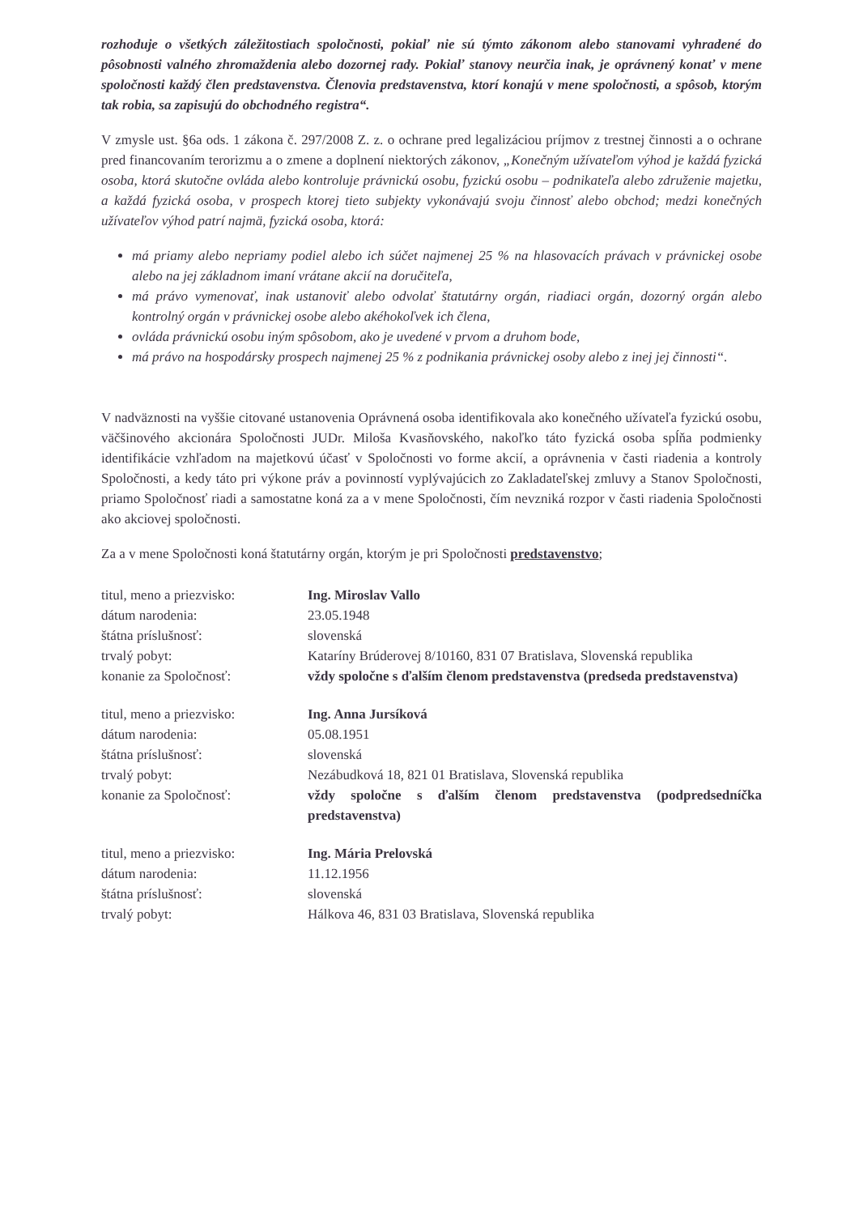rozhoduje o všetkých záležitostiach spoločnosti, pokiaľ nie sú týmto zákonom alebo stanovami vyhradené do pôsobnosti valného zhromaždenia alebo dozornej rady. Pokiaľ stanovy neurčia inak, je oprávnený konať v mene spoločnosti každý člen predstavenstva. Členovia predstavenstva, ktorí konajú v mene spoločnosti, a spôsob, ktorým tak robia, sa zapisujú do obchodného registra“.
V zmysle ust. §6a ods. 1 zákona č. 297/2008 Z. z. o ochrane pred legalizáciou príjmov z trestnej činnosti a o ochrane pred financovaním terorizmu a o zmene a doplnení niektorých zákonov, „Konečným užívateľom výhod je každá fyzická osoba, ktorá skutočne ovláda alebo kontroluje právnickú osobu, fyzickú osobu – podnikateľa alebo združenie majetku, a každá fyzická osoba, v prospech ktorej tieto subjekty vykonávajú svoju činnosť alebo obchod; medzi konečných užívateľov výhod patrí najmä, fyzická osoba, ktorá:
má priamy alebo nepriamy podiel alebo ich súčet najmenej 25 % na hlasovacích právach v právnickej osobe alebo na jej základnom imaní vrátane akcií na doručiteľa,
má právo vymenovať, inak ustanoviť alebo odvolať štatutárny orgán, riadiaci orgán, dozorný orgán alebo kontrolný orgán v právnickej osobe alebo akéhokoľvek ich člena,
ovláda právnickú osobu iným spôsobom, ako je uvedené v prvom a druhom bode,
má právo na hospodársky prospech najmenej 25 % z podnikania právnickej osoby alebo z inej jej činnosti“.
V nadväznosti na vyššie citované ustanovenia Oprávnená osoba identifikovala ako konečného užívateľa fyzickú osobu, väčšinového akcionára Spoločnosti JUDr. Miloša Kvasňovského, nakoľko táto fyzická osoba spĺňa podmienky identifikácie vzhľadom na majetkovú účasť v Spoločnosti vo forme akcií, a oprávnenia v časti riadenia a kontroly Spoločnosti, a kedy táto pri výkone práv a povinností vyplývajúcich zo Zakladateľskej zmluvy a Stanov Spoločnosti, priamo Spoločnosť riadi a samostatne koná za a v mene Spoločnosti, čím nevzniká rozpor v časti riadenia Spoločnosti ako akciovej spoločnosti.
Za a v mene Spoločnosti koná štatutárny orgán, ktorým je pri Spoločnosti predstavenstvo;
| titul, meno a priezvisko: | Ing. Miroslav Vallo |
| dátum narodenia: | 23.05.1948 |
| štátna príslušnosť: | slovenská |
| trvalý pobyt: | Kataríny Brúderovej 8/10160, 831 07 Bratislava, Slovenská republika |
| konanie za Spoločnosť: | vždy spoločne s ďalším členom predstavenstva (predseda predstavenstva) |
| titul, meno a priezvisko: | Ing. Anna Jursíková |
| dátum narodenia: | 05.08.1951 |
| štátna príslušnosť: | slovenská |
| trvalý pobyt: | Nezábudková 18, 821 01 Bratislava, Slovenská republika |
| konanie za Spoločnosť: | vždy spoločne s ďalším členom predstavenstva (podpredsedníčka predstavenstva) |
| titul, meno a priezvisko: | Ing. Mária Prelovská |
| dátum narodenia: | 11.12.1956 |
| štátna príslušnosť: | slovenská |
| trvalý pobyt: | Hálkova 46, 831 03 Bratislava, Slovenská republika |